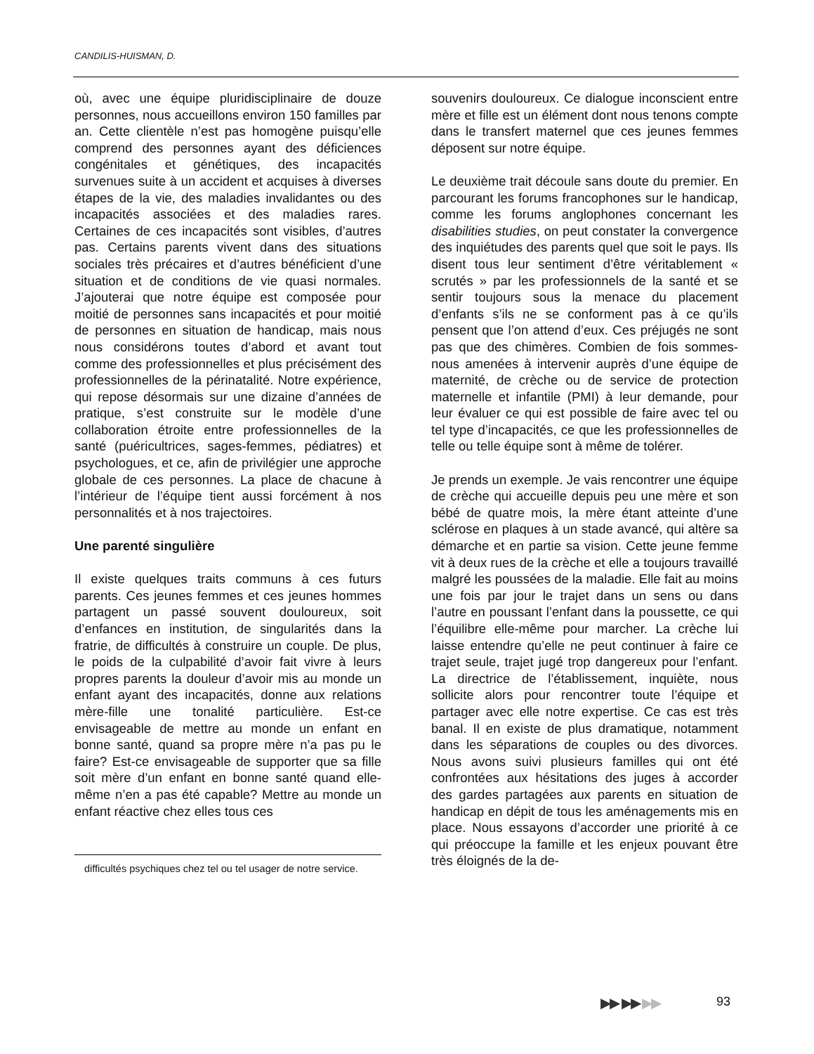CANDILIS-HUISMAN, D.
où, avec une équipe pluridisciplinaire de douze personnes, nous accueillons environ 150 familles par an. Cette clientèle n’est pas homogène puisqu’elle comprend des personnes ayant des déficiences congénitales et génétiques, des incapacités survenues suite à un accident et acquises à diverses étapes de la vie, des maladies invalidantes ou des incapacités associées et des maladies rares. Certaines de ces incapacités sont visibles, d’autres pas. Certains parents vivent dans des situations sociales très précaires et d’autres bénéficient d’une situation et de conditions de vie quasi normales. J’ajouterai que notre équipe est composée pour moitié de personnes sans incapacités et pour moitié de personnes en situation de handicap, mais nous nous considérons toutes d’abord et avant tout comme des professionnelles et plus précisément des professionnelles de la périnatalité. Notre expérience, qui repose désormais sur une dizaine d’années de pratique, s’est construite sur le modèle d’une collaboration étroite entre professionnelles de la santé (puéricultrices, sages-femmes, pédiatres) et psychologues, et ce, afin de privilégier une approche globale de ces personnes. La place de chacune à l’intérieur de l’équipe tient aussi forcément à nos personnalités et à nos trajectoires.
Une parenté singulière
Il existe quelques traits communs à ces futurs parents. Ces jeunes femmes et ces jeunes hommes partagent un passé souvent douloureux, soit d’enfances en institution, de singularités dans la fratrie, de difficultés à construire un couple. De plus, le poids de la culpabilité d’avoir fait vivre à leurs propres parents la douleur d’avoir mis au monde un enfant ayant des incapacités, donne aux relations mère-fille une tonalité particulière. Est-ce envisageable de mettre au monde un enfant en bonne santé, quand sa propre mère n’a pas pu le faire? Est-ce envisageable de supporter que sa fille soit mère d’un enfant en bonne santé quand elle-même n’en a pas été capable? Mettre au monde un enfant réactive chez elles tous ces
difficultés psychiques chez tel ou tel usager de notre service.
souvenirs douloureux. Ce dialogue inconscient entre mère et fille est un élément dont nous tenons compte dans le transfert maternel que ces jeunes femmes déposent sur notre équipe.
Le deuxième trait découle sans doute du premier. En parcourant les forums francophones sur le handicap, comme les forums anglophones concernant les disabilities studies, on peut constater la convergence des inquiétudes des parents quel que soit le pays. Ils disent tous leur sentiment d’être véritablement « scrutés » par les professionnels de la santé et se sentir toujours sous la menace du placement d’enfants s’ils ne se conforment pas à ce qu’ils pensent que l’on attend d’eux. Ces préjugés ne sont pas que des chimères. Combien de fois sommes-nous amenées à intervenir auprès d’une équipe de maternité, de crèche ou de service de protection maternelle et infantile (PMI) à leur demande, pour leur évaluer ce qui est possible de faire avec tel ou tel type d’incapacités, ce que les professionnelles de telle ou telle équipe sont à même de tolérer.
Je prends un exemple. Je vais rencontrer une équipe de crèche qui accueille depuis peu une mère et son bébé de quatre mois, la mère étant atteinte d’une sclérose en plaques à un stade avancé, qui altère sa démarche et en partie sa vision. Cette jeune femme vit à deux rues de la crèche et elle a toujours travaillé malgré les poussées de la maladie. Elle fait au moins une fois par jour le trajet dans un sens ou dans l’autre en poussant l’enfant dans la poussette, ce qui l’équilibre elle-même pour marcher. La crèche lui laisse entendre qu’elle ne peut continuer à faire ce trajet seule, trajet jugé trop dangereux pour l’enfant. La directrice de l’établissement, inquiète, nous sollicite alors pour rencontrer toute l’équipe et partager avec elle notre expertise. Ce cas est très banal. Il en existe de plus dramatique, notamment dans les séparations de couples ou des divorces. Nous avons suivi plusieurs familles qui ont été confrontées aux hésitations des juges à accorder des gardes partagées aux parents en situation de handicap en dépit de tous les aménagements mis en place. Nous essayons d’accorder une priorité à ce qui préoccupe la famille et les enjeux pouvant être très éloignés de la de-
▶▶ ▶▶ ▶▶ 93